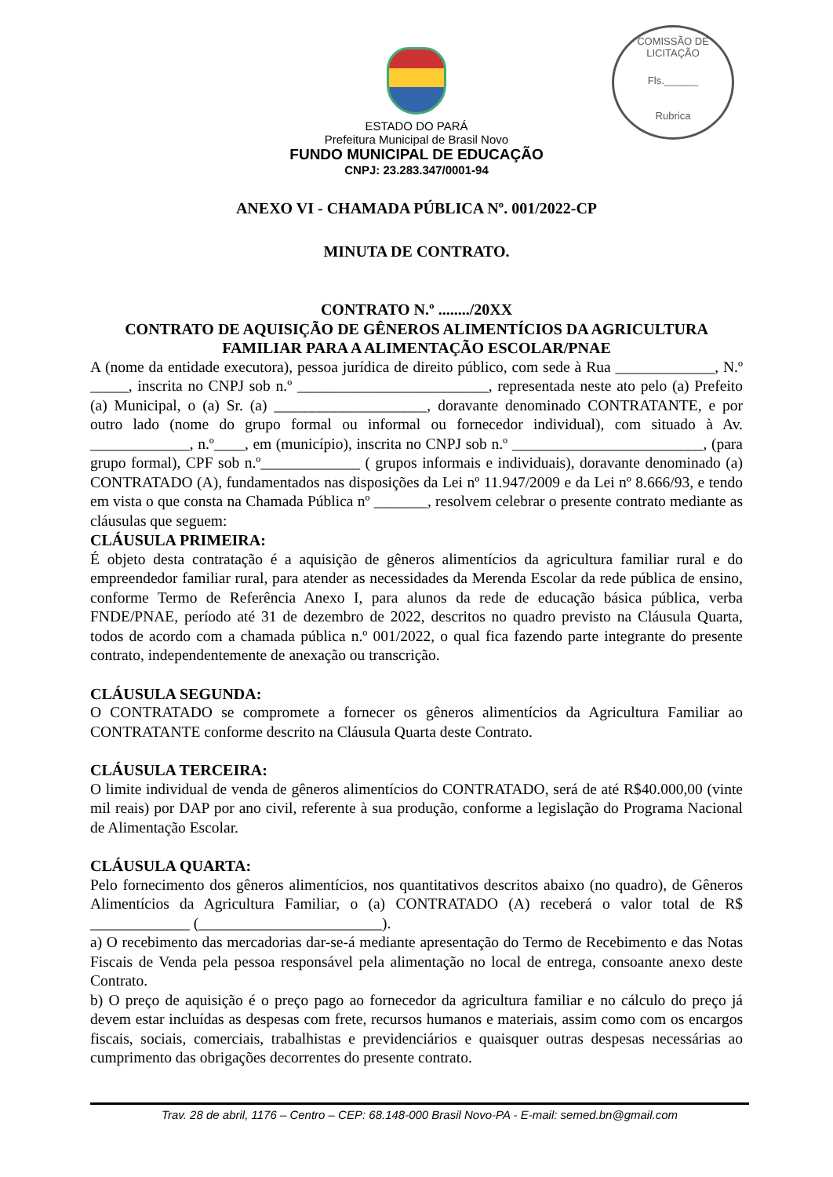COMISSÃO DE LICITAÇÃO
Fls.______
Rubrica
ESTADO DO PARÁ
Prefeitura Municipal de Brasil Novo
FUNDO MUNICIPAL DE EDUCAÇÃO
CNPJ: 23.283.347/0001-94
ANEXO VI - CHAMADA PÚBLICA Nº. 001/2022-CP
MINUTA DE CONTRATO.
CONTRATO N.º ......../20XX
CONTRATO DE AQUISIÇÃO DE GÊNEROS ALIMENTÍCIOS DA AGRICULTURA FAMILIAR PARA A ALIMENTAÇÃO ESCOLAR/PNAE
A (nome da entidade executora), pessoa jurídica de direito público, com sede à Rua _____________, N.º _____, inscrita no CNPJ sob n.º _________________________, representada neste ato pelo (a) Prefeito (a) Municipal, o (a) Sr. (a) ____________________, doravante denominado CONTRATANTE, e por outro lado (nome do grupo formal ou informal ou fornecedor individual), com situado à Av. _____________, n.º____, em (município), inscrita no CNPJ sob n.º _________________________, (para grupo formal), CPF sob n.º_____________ ( grupos informais e individuais), doravante denominado (a) CONTRATADO (A), fundamentados nas disposições da Lei nº 11.947/2009 e da Lei nº 8.666/93, e tendo em vista o que consta na Chamada Pública nº _______, resolvem celebrar o presente contrato mediante as cláusulas que seguem:
CLÁUSULA PRIMEIRA:
É objeto desta contratação é a aquisição de gêneros alimentícios da agricultura familiar rural e do empreendedor familiar rural, para atender as necessidades da Merenda Escolar da rede pública de ensino, conforme Termo de Referência Anexo I, para alunos da rede de educação básica pública, verba FNDE/PNAE, período até 31 de dezembro de 2022, descritos no quadro previsto na Cláusula Quarta, todos de acordo com a chamada pública n.º 001/2022, o qual fica fazendo parte integrante do presente contrato, independentemente de anexação ou transcrição.
CLÁUSULA SEGUNDA:
O CONTRATADO se compromete a fornecer os gêneros alimentícios da Agricultura Familiar ao CONTRATANTE conforme descrito na Cláusula Quarta deste Contrato.
CLÁUSULA TERCEIRA:
O limite individual de venda de gêneros alimentícios do CONTRATADO, será de até R$40.000,00 (vinte mil reais) por DAP por ano civil, referente à sua produção, conforme a legislação do Programa Nacional de Alimentação Escolar.
CLÁUSULA QUARTA:
Pelo fornecimento dos gêneros alimentícios, nos quantitativos descritos abaixo (no quadro), de Gêneros Alimentícios da Agricultura Familiar, o (a) CONTRATADO (A) receberá o valor total de R$ _____________ (________________________).
a) O recebimento das mercadorias dar-se-á mediante apresentação do Termo de Recebimento e das Notas Fiscais de Venda pela pessoa responsável pela alimentação no local de entrega, consoante anexo deste Contrato.
b) O preço de aquisição é o preço pago ao fornecedor da agricultura familiar e no cálculo do preço já devem estar incluídas as despesas com frete, recursos humanos e materiais, assim como com os encargos fiscais, sociais, comerciais, trabalhistas e previdenciários e quaisquer outras despesas necessárias ao cumprimento das obrigações decorrentes do presente contrato.
Trav. 28 de abril, 1176 – Centro – CEP: 68.148-000 Brasil Novo-PA - E-mail: semed.bn@gmail.com